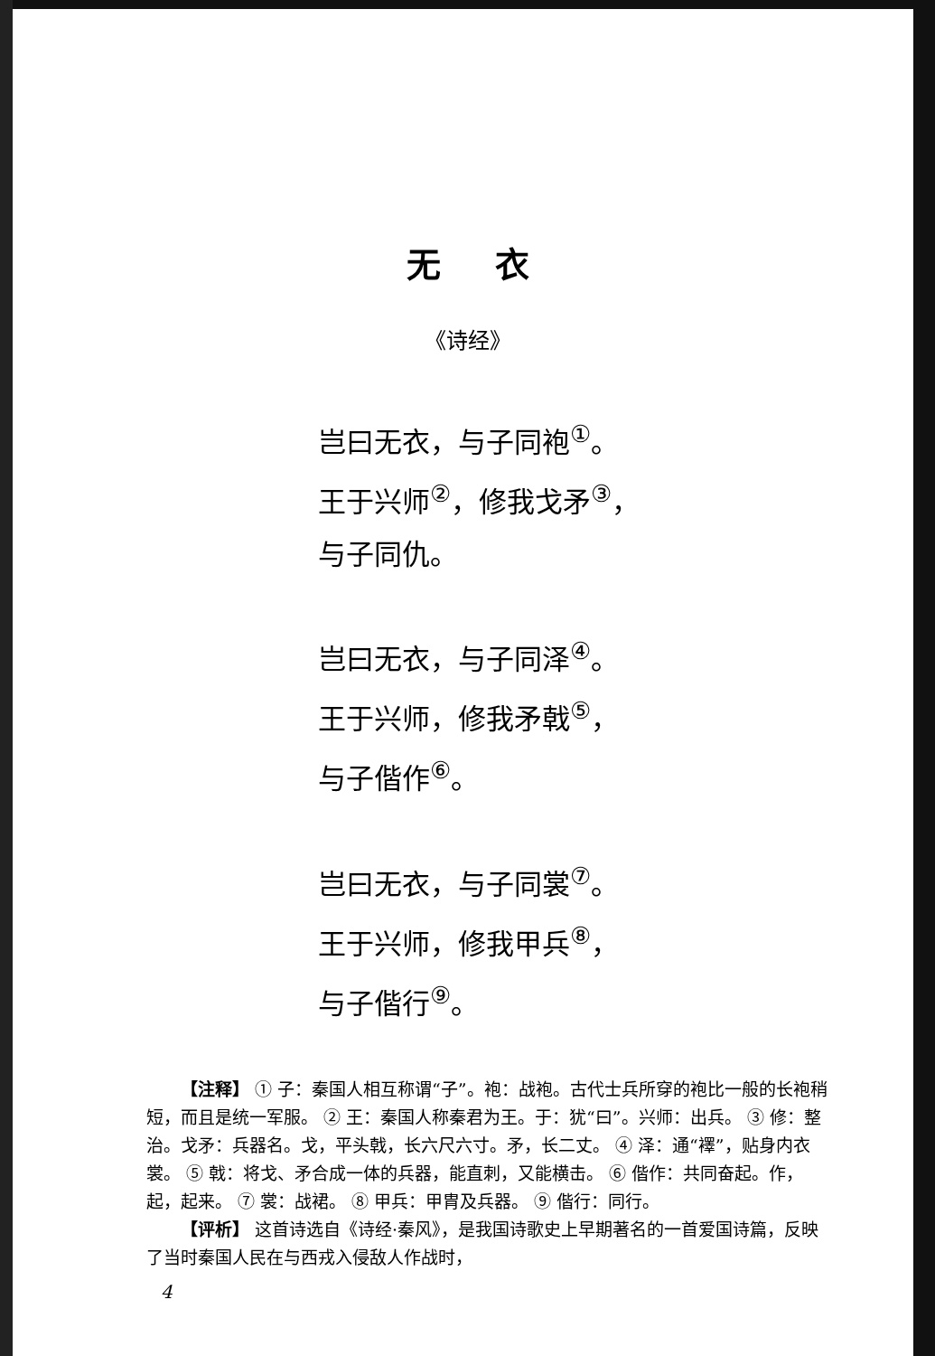无衣
《诗经》
岂曰无衣，与子同袍<sup>①</sup>。
王于兴师<sup>②</sup>，修我戈矛<sup>③</sup>，
与子同仇。
岂曰无衣，与子同泽<sup>④</sup>。
王于兴师，修我矛戟<sup>⑤</sup>，
与子偕作<sup>⑥</sup>。
岂曰无衣，与子同裳<sup>⑦</sup>。
王于兴师，修我甲兵<sup>⑧</sup>，
与子偕行<sup>⑨</sup>。
【注释】 ① 子：秦国人相互称谓“子”。袍：战袍。古代士兵所穿的袍比一般的长袍稍短，而且是统一军服。 ② 王：秦国人称秦君为王。于：犹“曰”。兴师：出兵。 ③ 修：整治。戈矛：兵器名。戈，平头戟，长六尺六寸。矛，长二丈。 ④ 泽：通“襗”，贴身内衣裳。 ⑤ 戟：将戈、矛合成一体的兵器，能直刺，又能横击。 ⑥ 偕作：共同奋起。作，起，起来。 ⑦ 裳：战裙。 ⑧ 甲兵：甲胄及兵器。 ⑨ 偕行：同行。
【评析】 这首诗选自《诗经·秦风》，是我国诗歌史上早期著名的一首爱国诗篇，反映了当时秦国人民在与西戎入侵敌人作战时，
4